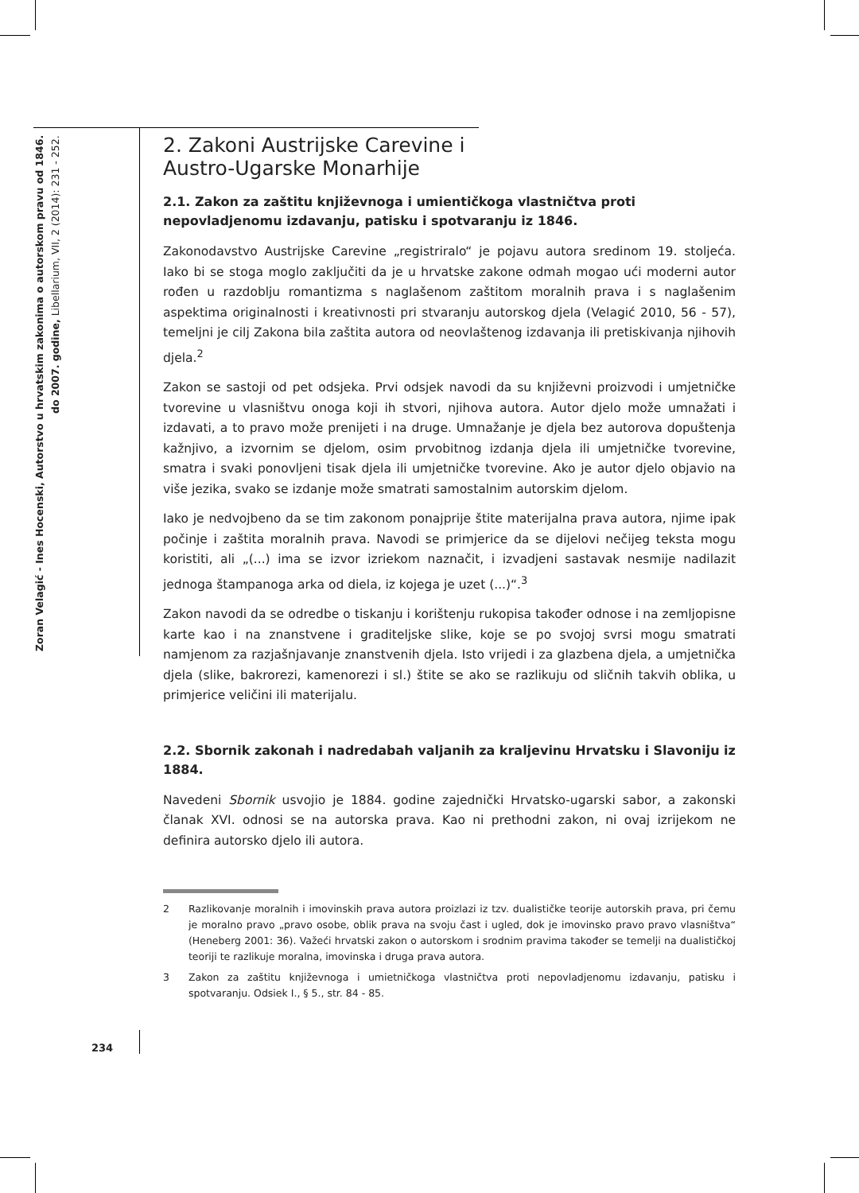Zoran Velagić - Ines Hocenski, Autorstvo u hrvatskim zakonima o autorskom pravu od 1846. do 2007. godine, Libellarium, VII, 2 (2014): 231 - 252.
2. Zakoni Austrijske Carevine i
Austro-Ugarske Monarhije
2.1. Zakon za zaštitu književnoga i umientičkoga vlastničtva proti nepovladjenomu izdavanju, patisku i spotvaranju iz 1846.
Zakonodavstvo Austrijske Carevine „registriralo“ je pojavu autora sredinom 19. stoljeća. Iako bi se stoga moglo zaključiti da je u hrvatske zakone odmah mogao ući moderni autor rođen u razdoblju romantizma s naglašenom zaštitom moralnih prava i s naglašenim aspektima originalnosti i kreativnosti pri stvaranju autorskog djela (Velagić 2010, 56 - 57), temeljni je cilj Zakona bila zaštita autora od neovlaštenog izdavanja ili pretiskivanja njihovih djela.<sup>2</sup>
Zakon se sastoji od pet odsjeka. Prvi odsjek navodi da su književni proizvodi i umjetničke tvorevine u vlasništvu onoga koji ih stvori, njihova autora. Autor djelo može umnažati i izdavati, a to pravo može prenijeti i na druge. Umnažanje je djela bez autorova dopuštenja kažnjivo, a izvornim se djelom, osim prvobitnog izdanja djela ili umjetničke tvorevine, smatra i svaki ponovljeni tisak djela ili umjetničke tvorevine. Ako je autor djelo objavio na više jezika, svako se izdanje može smatrati samostalnim autorskim djelom.
Iako je nedvojbeno da se tim zakonom ponajprije štite materijalna prava autora, njime ipak počinje i zaštita moralnih prava. Navodi se primjerice da se dijelovi nečijeg teksta mogu koristiti, ali „(...) ima se izvor izriekom naznačit, i izvadjeni sastavak nesmije nadilazit jednoga štampanoga arka od diela, iz kojega je uzet (...)“.<sup>3</sup>
Zakon navodi da se odredbe o tiskanju i korištenju rukopisa također odnose i na zemljopisne karte kao i na znanstvene i graditeljske slike, koje se po svojoj svrsi mogu smatrati namjenom za razjašnjavanje znanstvenih djela. Isto vrijedi i za glazbena djela, a umjetnička djela (slike, bakrorezi, kamenorezi i sl.) štite se ako se razlikuju od sličnih takvih oblika, u primjerice veličini ili materijalu.
2.2. Sbornik zakonah i nadredabah valjanih za kraljevinu Hrvatsku i Slavoniju iz 1884.
Navedeni Sbornik usvojio je 1884. godine zajednički Hrvatsko-ugarski sabor, a zakonski članak XVI. odnosi se na autorska prava. Kao ni prethodni zakon, ni ovaj izrijekom ne definira autorsko djelo ili autora.
2 Razlikovanje moralnih i imovinskih prava autora proizlazi iz tzv. dualističke teorije autorskih prava, pri čemu je moralno pravo „pravo osobe, oblik prava na svoju čast i ugled, dok je imovinsko pravo pravo vlasništva“ (Heneberg 2001: 36). Važeći hrvatski zakon o autorskom i srodnim pravima također se temelji na dualističkoj teoriji te razlikuje moralna, imovinska i druga prava autora.
3 Zakon za zaštitu književnoga i umietničkoga vlastničtva proti nepovladjenomu izdavanju, patisku i spotvaranju. Odsiek I., § 5., str. 84 - 85.
234